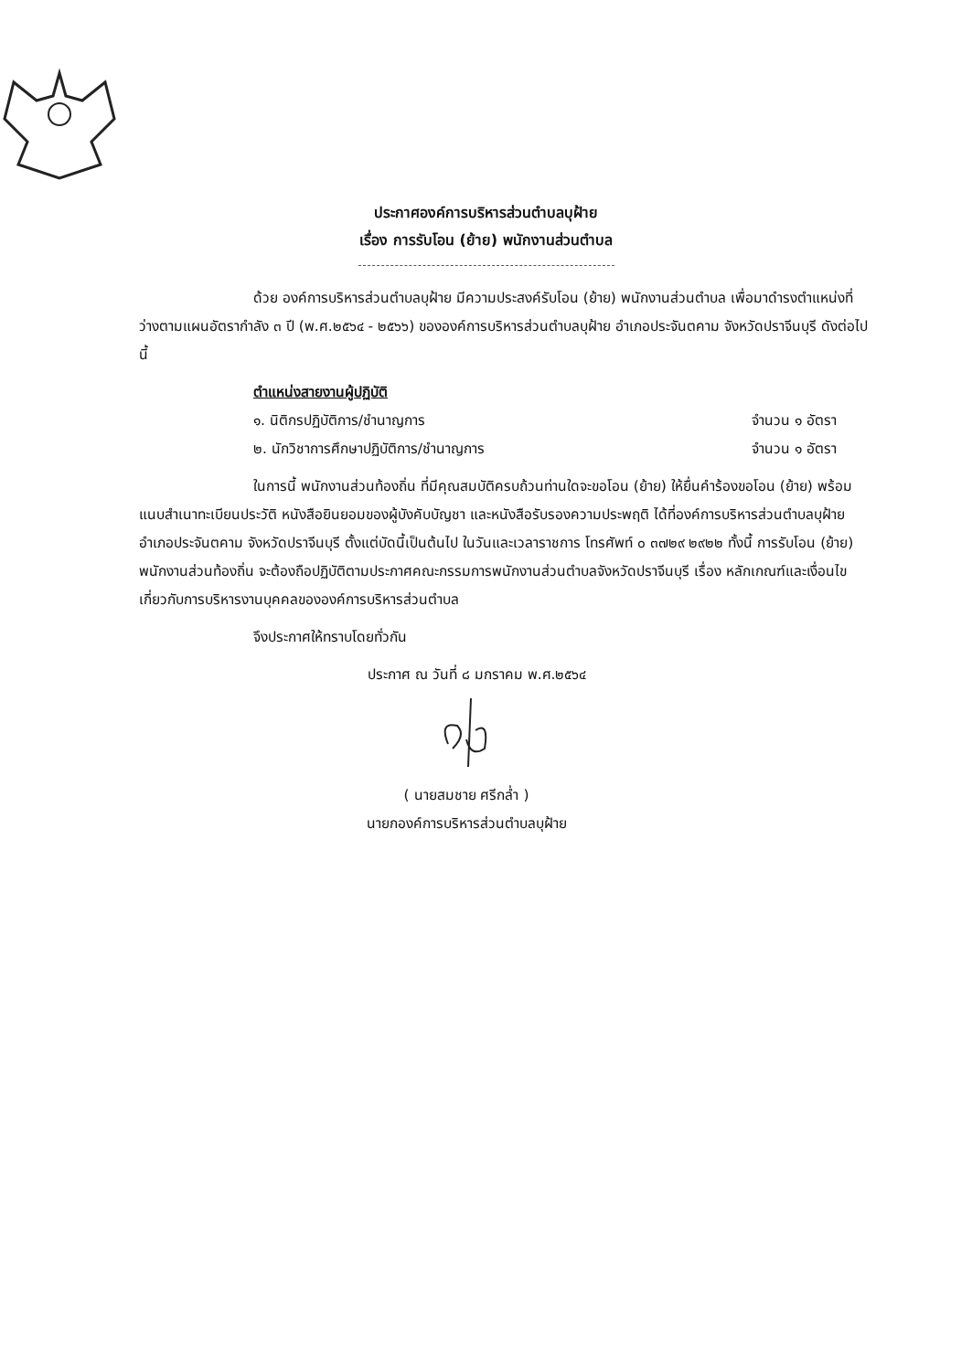ประกาศองค์การบริหารส่วนตำบลบุฝ้าย
เรื่อง การรับโอน (ย้าย) พนักงานส่วนตำบล
ด้วย องค์การบริหารส่วนตำบลบุฝ้าย มีความประสงค์รับโอน (ย้าย) พนักงานส่วนตำบล เพื่อมาดำรงตำแหน่งที่ว่างตามแผนอัตรากำลัง ๓ ปี (พ.ศ.๒๕๖๔ - ๒๕๖๖) ขององค์การบริหารส่วนตำบลบุฝ้าย อำเภอประจันตคาม จังหวัดปราจีนบุรี ดังต่อไปนี้
ตำแหน่งสายงานผู้ปฏิบัติ
๑. นิติกรปฏิบัติการ/ชำนาญการ จำนวน ๑ อัตรา
๒. นักวิชาการศึกษาปฏิบัติการ/ชำนาญการ จำนวน ๑ อัตรา
ในการนี้ พนักงานส่วนท้องถิ่น ที่มีคุณสมบัติครบถ้วนท่านใดจะขอโอน (ย้าย) ให้ยื่นคำร้องขอโอน (ย้าย) พร้อมแนบสำเนาทะเบียนประวัติ หนังสือยินยอมของผู้บังคับบัญชา และหนังสือรับรองความประพฤติ ได้ที่องค์การบริหารส่วนตำบลบุฝ้าย อำเภอประจันตคาม จังหวัดปราจีนบุรี ตั้งแต่บัดนี้เป็นต้นไป ในวันและเวลาราชการ โทรศัพท์ ๐ ๓๗๒๙ ๒๙๒๒ ทั้งนี้ การรับโอน (ย้าย) พนักงานส่วนท้องถิ่น จะต้องถือปฏิบัติตามประกาศคณะกรรมการพนักงานส่วนตำบลจังหวัดปราจีนบุรี เรื่อง หลักเกณฑ์และเงื่อนไขเกี่ยวกับการบริหารงานบุคคลขององค์การบริหารส่วนตำบล
จึงประกาศให้ทราบโดยทั่วกัน
ประกาศ ณ วันที่ ๘ มกราคม พ.ศ.๒๕๖๔
( นายสมชาย ศรีกล่ำ )
นายกองค์การบริหารส่วนตำบลบุฝ้าย